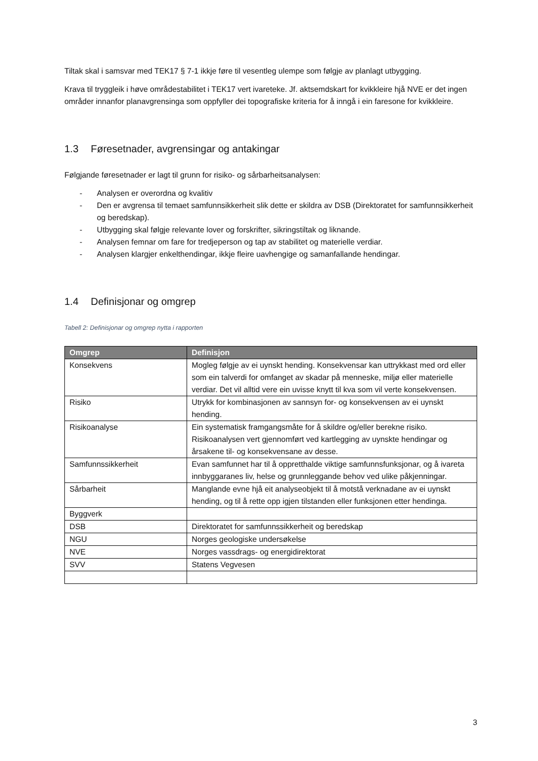Tiltak skal i samsvar med TEK17 § 7-1 ikkje føre til vesentleg ulempe som følgje av planlagt utbygging.
Krava til tryggleik i høve områdestabilitet i TEK17 vert ivareteke. Jf. aktsemdskart for kvikkleire hjå NVE er det ingen områder innanfor planavgrensinga som oppfyller dei topografiske kriteria for å inngå i ein faresone for kvikkleire.
1.3 Føresetnader, avgrensingar og antakingar
Følgjande føresetnader er lagt til grunn for risiko- og sårbarheitsanalysen:
- Analysen er overordna og kvalitiv
- Den er avgrensa til temaet samfunnsikkerheit slik dette er skildra av DSB (Direktoratet for samfunnsikkerheit og beredskap).
- Utbygging skal følgje relevante lover og forskrifter, sikringstiltak og liknande.
- Analysen femnar om fare for tredjeperson og tap av stabilitet og materielle verdiar.
- Analysen klargjer enkelthendingar, ikkje fleire uavhengige og samanfallande hendingar.
1.4 Definisjonar og omgrep
Tabell 2: Definisjonar og omgrep nytta i rapporten
| Omgrep | Definisjon |
| --- | --- |
| Konsekvens | Mogleg følgje av ei uynskt hending. Konsekvensar kan uttrykkast med ord eller som ein talverdi for omfanget av skadar på menneske, miljø eller materielle verdiar. Det vil alltid vere ein uvisse knytt til kva som vil verte konsekvensen. |
| Risiko | Utrykk for kombinasjonen av sannsyn for- og konsekvensen av ei uynskt hending. |
| Risikoanalyse | Ein systematisk framgangsmåte for å skildre og/eller berekne risiko. Risikoanalysen vert gjennomført ved kartlegging av uynskte hendingar og årsakene til- og konsekvensane av desse. |
| Samfunnssikkerheit | Evan samfunnet har til å oppretthalde viktige samfunnsfunksjonar, og å ivareta innbyggaranes liv, helse og grunnleggande behov ved ulike påkjenningar. |
| Sårbarheit | Manglande evne hjå eit analyseobjekt til å motstå verknadane av ei uynskt hending, og til å rette opp igjen tilstanden eller funksjonen etter hendinga. |
| Byggverk | |
| DSB | Direktoratet for samfunnssikkerheit og beredskap |
| NGU | Norges geologiske undersøkelse |
| NVE | Norges vassdrags- og energidirektorat |
| SVV | Statens Vegvesen |
3